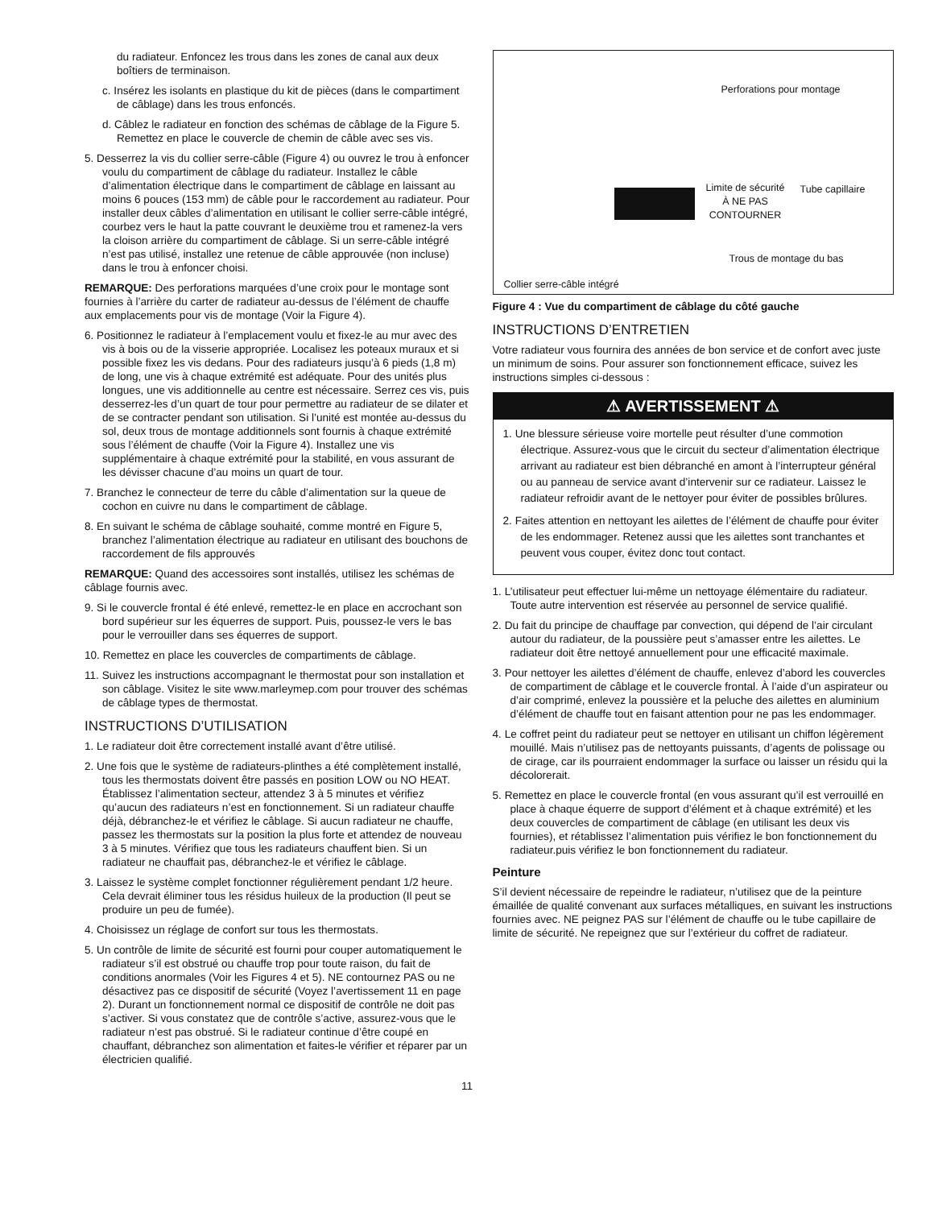du radiateur. Enfoncez les trous dans les zones de canal aux deux boîtiers de terminaison.
c. Insérez les isolants en plastique du kit de pièces (dans le compartiment de câblage) dans les trous enfoncés.
d. Câblez le radiateur en fonction des schémas de câblage de la Figure 5. Remettez en place le couvercle de chemin de câble avec ses vis.
5. Desserrez la vis du collier serre-câble (Figure 4) ou ouvrez le trou à enfoncer voulu du compartiment de câblage du radiateur. Installez le câble d’alimentation électrique dans le compartiment de câblage en laissant au moins 6 pouces (153 mm) de câble pour le raccordement au radiateur. Pour installer deux câbles d’alimentation en utilisant le collier serre-câble intégré, courbez vers le haut la patte couvrant le deuxième trou et ramenez-la vers la cloison arrière du compartiment de câblage. Si un serre-câble intégré n’est pas utilisé, installez une retenue de câble approuvée (non incluse) dans le trou à enfoncer choisi.
REMARQUE: Des perforations marquées d’une croix pour le montage sont fournies à l’arrière du carter de radiateur au-dessus de l’élément de chauffe aux emplacements pour vis de montage (Voir la Figure 4).
6. Positionnez le radiateur à l’emplacement voulu et fixez-le au mur avec des vis à bois ou de la visserie appropriée. Localisez les poteaux muraux et si possible fixez les vis dedans. Pour des radiateurs jusqu’à 6 pieds (1,8 m) de long, une vis à chaque extrémité est adéquate. Pour des unités plus longues, une vis additionnelle au centre est nécessaire. Serrez ces vis, puis desserrez-les d’un quart de tour pour permettre au radiateur de se dilater et de se contracter pendant son utilisation. Si l’unité est montée au-dessus du sol, deux trous de montage additionnels sont fournis à chaque extrémité sous l’élément de chauffe (Voir la Figure 4). Installez une vis supplémentaire à chaque extrémité pour la stabilité, en vous assurant de les dévisser chacune d’au moins un quart de tour.
7. Branchez le connecteur de terre du câble d’alimentation sur la queue de cochon en cuivre nu dans le compartiment de câblage.
8. En suivant le schéma de câblage souhaité, comme montré en Figure 5, branchez l’alimentation électrique au radiateur en utilisant des bouchons de raccordement de fils approuvés
REMARQUE: Quand des accessoires sont installés, utilisez les schémas de câblage fournis avec.
9. Si le couvercle frontal é été enlevé, remettez-le en place en accrochant son bord supérieur sur les équerres de support. Puis, poussez-le vers le bas pour le verrouiller dans ses équerres de support.
10. Remettez en place les couvercles de compartiments de câblage.
11. Suivez les instructions accompagnant le thermostat pour son installation et son câblage. Visitez le site www.marleymep.com pour trouver des schémas de câblage types de thermostat.
INSTRUCTIONS D’UTILISATION
1. Le radiateur doit être correctement installé avant d’être utilisé.
2. Une fois que le système de radiateurs-plinthes a été complètement installé, tous les thermostats doivent être passés en position LOW ou NO HEAT. Établissez l’alimentation secteur, attendez 3 à 5 minutes et vérifiez qu’aucun des radiateurs n’est en fonctionnement. Si un radiateur chauffe déjà, débranchez-le et vérifiez le câblage. Si aucun radiateur ne chauffe, passez les thermostats sur la position la plus forte et attendez de nouveau 3 à 5 minutes. Vérifiez que tous les radiateurs chauffent bien. Si un radiateur ne chauffait pas, débranchez-le et vérifiez le câblage.
3. Laissez le système complet fonctionner régulièrement pendant 1/2 heure. Cela devrait éliminer tous les résidus huileux de la production (Il peut se produire un peu de fumée).
4. Choisissez un réglage de confort sur tous les thermostats.
5. Un contrôle de limite de sécurité est fourni pour couper automatiquement le radiateur s’il est obstrué ou chauffe trop pour toute raison, du fait de conditions anormales (Voir les Figures 4 et 5). NE contournez PAS ou ne désactivez pas ce dispositif de sécurité (Voyez l’avertissement 11 en page 2). Durant un fonctionnement normal ce dispositif de contrôle ne doit pas s’activer. Si vous constatez que de contrôle s’active, assurez-vous que le radiateur n’est pas obstrué. Si le radiateur continue d’être coupé en chauffant, débranchez son alimentation et faites-le vérifier et réparer par un électricien qualifié.
Perforations pour montage
Limite de sécurité À NE PAS CONTOURNER
Tube capillaire
Trous de montage du bas
Collier serre-câble intégré
Figure 4 : Vue du compartiment de câblage du côté gauche
INSTRUCTIONS D’ENTRETIEN
Votre radiateur vous fournira des années de bon service et de confort avec juste un minimum de soins. Pour assurer son fonctionnement efficace, suivez les instructions simples ci-dessous :
⚠ AVERTISSEMENT ⚠
1. Une blessure sérieuse voire mortelle peut résulter d’une commotion électrique. Assurez-vous que le circuit du secteur d’alimentation électrique arrivant au radiateur est bien débranché en amont à l’interrupteur général ou au panneau de service avant d’intervenir sur ce radiateur. Laissez le radiateur refroidir avant de le nettoyer pour éviter de possibles brûlures.
2. Faites attention en nettoyant les ailettes de l’élément de chauffe pour éviter de les endommager. Retenez aussi que les ailettes sont tranchantes et peuvent vous couper, évitez donc tout contact.
1. L’utilisateur peut effectuer lui-même un nettoyage élémentaire du radiateur. Toute autre intervention est réservée au personnel de service qualifié.
2. Du fait du principe de chauffage par convection, qui dépend de l’air circulant autour du radiateur, de la poussière peut s’amasser entre les ailettes. Le radiateur doit être nettoyé annuellement pour une efficacité maximale.
3. Pour nettoyer les ailettes d’élément de chauffe, enlevez d’abord les couvercles de compartiment de câblage et le couvercle frontal. À l’aide d’un aspirateur ou d’air comprimé, enlevez la poussière et la peluche des ailettes en aluminium d’élément de chauffe tout en faisant attention pour ne pas les endommager.
4. Le coffret peint du radiateur peut se nettoyer en utilisant un chiffon légèrement mouillé. Mais n’utilisez pas de nettoyants puissants, d’agents de polissage ou de cirage, car ils pourraient endommager la surface ou laisser un résidu qui la décolorerait.
5. Remettez en place le couvercle frontal (en vous assurant qu’il est verrouillé en place à chaque équerre de support d’élément et à chaque extrémité) et les deux couvercles de compartiment de câblage (en utilisant les deux vis fournies), et rétablissez l’alimentation puis vérifiez le bon fonctionnement du radiateur.puis vérifiez le bon fonctionnement du radiateur.
Peinture
S’il devient nécessaire de repeindre le radiateur, n’utilisez que de la peinture émaillée de qualité convenant aux surfaces métalliques, en suivant les instructions fournies avec. NE peignez PAS sur l’élément de chauffe ou le tube capillaire de limite de sécurité. Ne repeignez que sur l’extérieur du coffret de radiateur.
11